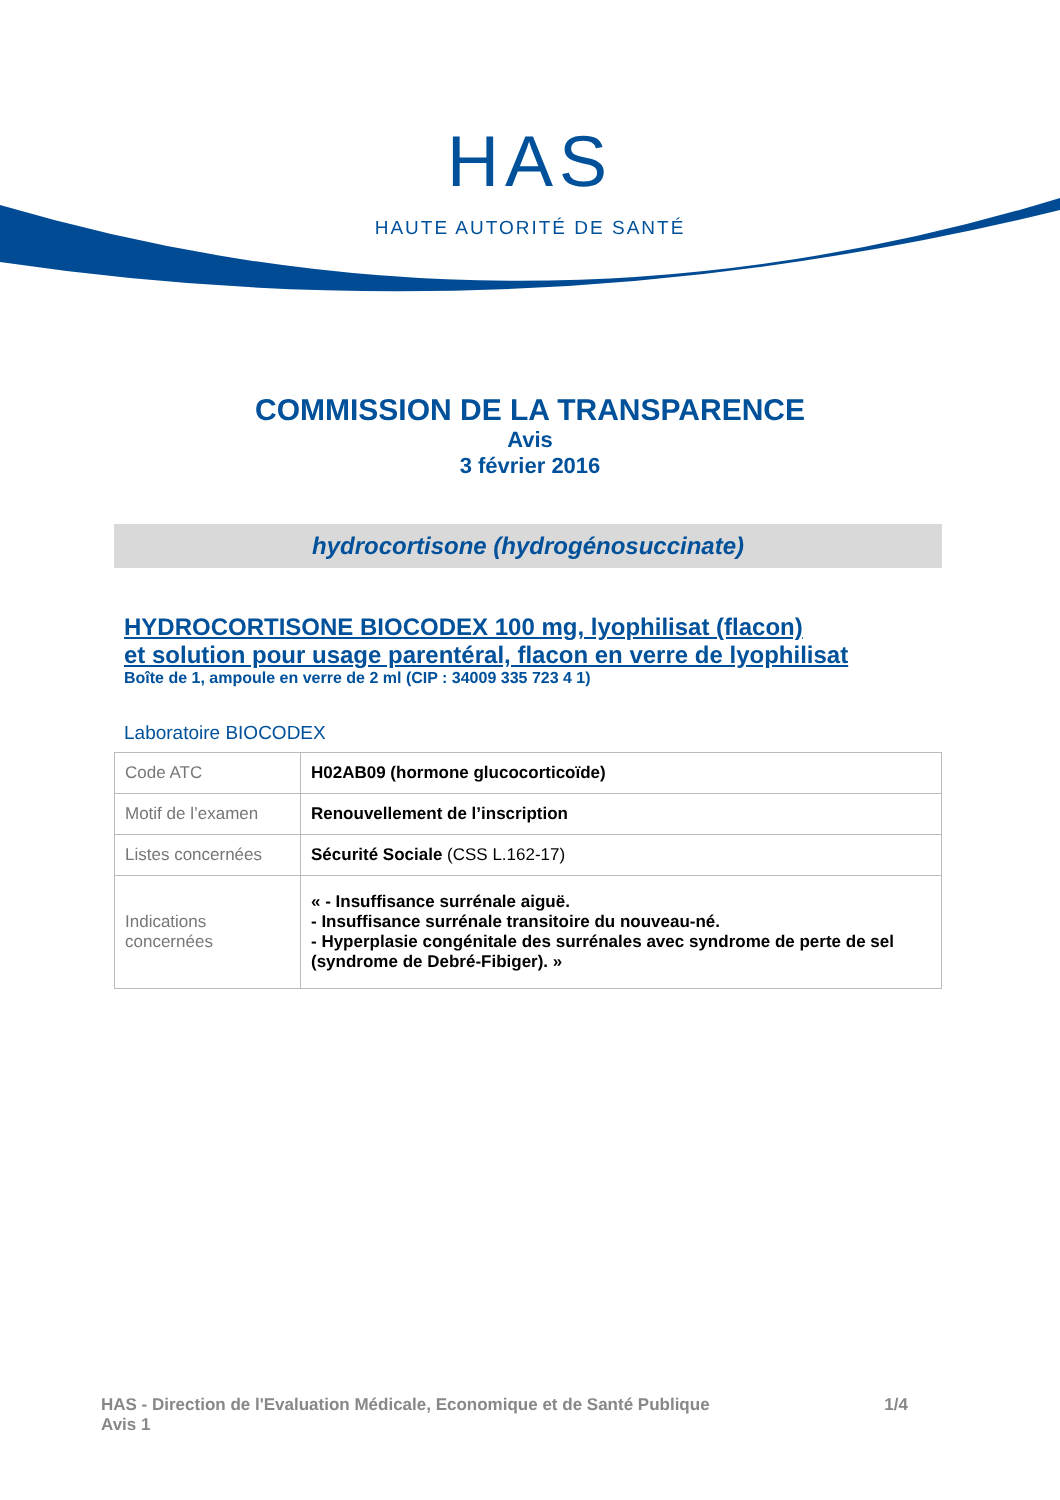HAS
HAUTE AUTORITÉ DE SANTÉ
COMMISSION DE LA TRANSPARENCE
Avis
3 février 2016
hydrocortisone (hydrogénosuccinate)
HYDROCORTISONE BIOCODEX 100 mg, lyophilisat (flacon)
et solution pour usage parentéral, flacon en verre de lyophilisat
Boîte de 1, ampoule en verre de 2 ml (CIP : 34009 335 723 4 1)
Laboratoire BIOCODEX
| Code ATC | H02AB09 (hormone glucocorticoïde) |
| Motif de l’examen | Renouvellement de l’inscription |
| Listes concernées | Sécurité Sociale (CSS L.162-17) |
| Indications concernées | « - Insuffisance surrénale aiguë. - Insuffisance surrénale transitoire du nouveau-né. - Hyperplasie congénitale des surrénales avec syndrome de perte de sel (syndrome de Debré-Fibiger). » |
HAS - Direction de l'Evaluation Médicale, Economique et de Santé Publique
Avis 1
1/4